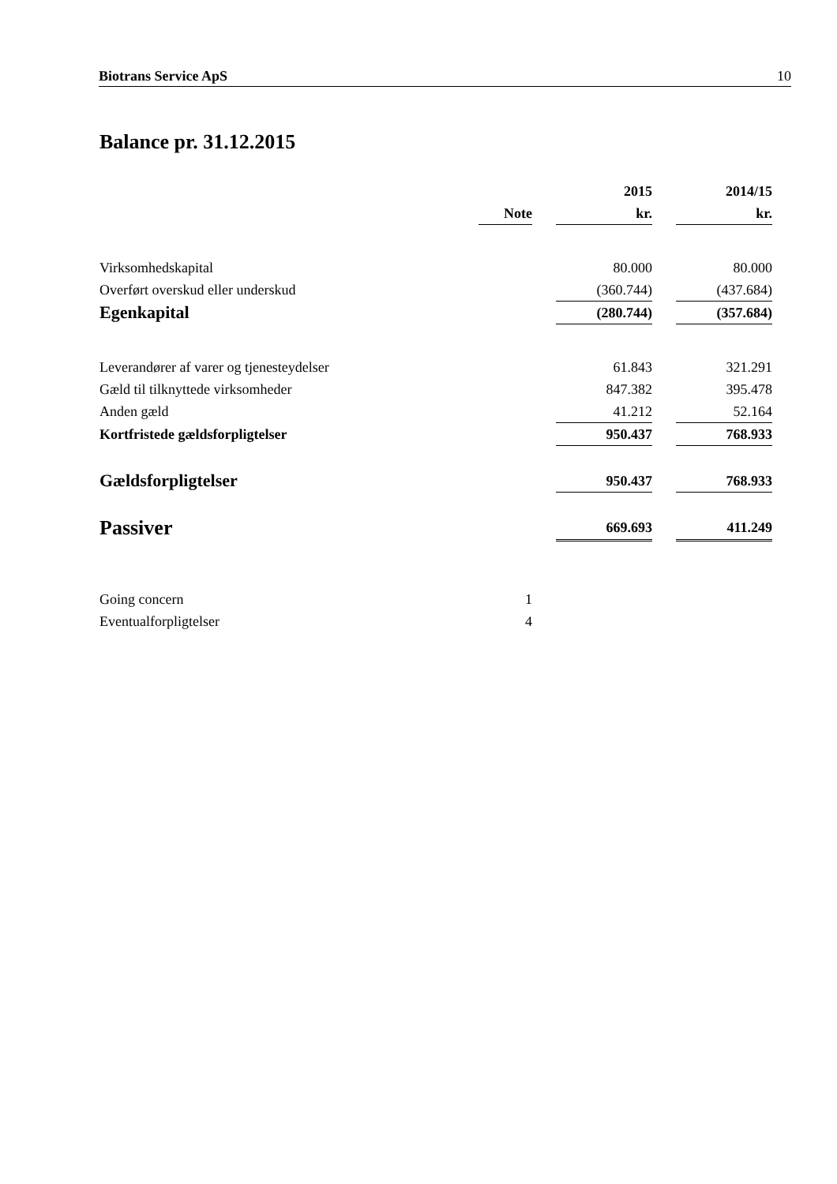Biotrans Service ApS 10
Balance pr. 31.12.2015
| | | | 2015 | | 2014/15 |
| --- | --- | --- | --- | --- | --- |
| | Note | | kr. | | kr. |
| Virksomhedskapital | | | 80.000 | | 80.000 |
| Overført overskud eller underskud | | | (360.744) | | (437.684) |
| Egenkapital | | | (280.744) | | (357.684) |
| Leverandører af varer og tjenesteydelser | | | 61.843 | | 321.291 |
| Gæld til tilknyttede virksomheder | | | 847.382 | | 395.478 |
| Anden gæld | | | 41.212 | | 52.164 |
| Kortfristede gældsforpligtelser | | | 950.437 | | 768.933 |
| Gældsforpligtelser | | | 950.437 | | 768.933 |
| Passiver | | | 669.693 | | 411.249 |
| Going concern | 1 | | | | |
| Eventualforpligtelser | 4 | | | | |